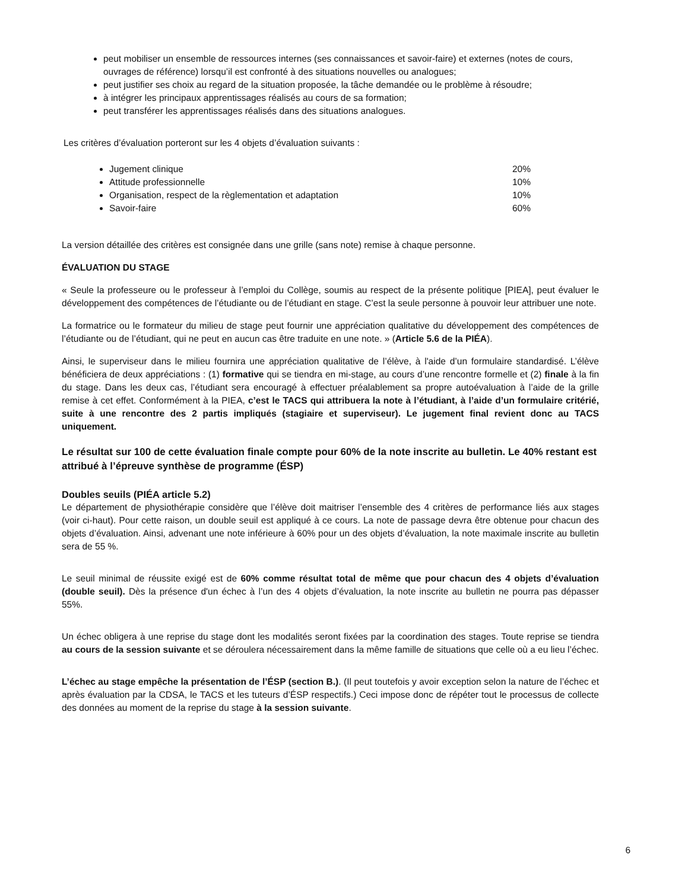peut mobiliser un ensemble de ressources internes (ses connaissances et savoir-faire) et externes (notes de cours, ouvrages de référence) lorsqu’il est confronté à des situations nouvelles ou analogues;
peut justifier ses choix au regard de la situation proposée, la tâche demandée ou le problème à résoudre;
à intégrer les principaux apprentissages réalisés au cours de sa formation;
peut transférer les apprentissages réalisés dans des situations analogues.
Les critères d’évaluation porteront sur les 4 objets d’évaluation suivants :
Jugement clinique 20%
Attitude professionnelle 10%
Organisation, respect de la règlementation et adaptation 10%
Savoir-faire 60%
La version détaillée des critères est consignée dans une grille (sans note) remise à chaque personne.
ÉVALUATION DU STAGE
« Seule la professeure ou le professeur à l’emploi du Collège, soumis au respect de la présente politique [PIEA], peut évaluer le développement des compétences de l’étudiante ou de l’étudiant en stage. C’est la seule personne à pouvoir leur attribuer une note.
La formatrice ou le formateur du milieu de stage peut fournir une appréciation qualitative du développement des compétences de l’étudiante ou de l’étudiant, qui ne peut en aucun cas être traduite en une note. » (Article 5.6 de la PIÉA).
Ainsi, le superviseur dans le milieu fournira une appréciation qualitative de l’élève, à l'aide d’un formulaire standardisé. L’élève bénéficiera de deux appréciations : (1) formative qui se tiendra en mi-stage, au cours d’une rencontre formelle et (2) finale à la fin du stage. Dans les deux cas, l’étudiant sera encouragé à effectuer préalablement sa propre autoévaluation à l’aide de la grille remise à cet effet. Conformément à la PIEA, c’est le TACS qui attribuera la note à l’étudiant, à l’aide d’un formulaire critérié, suite à une rencontre des 2 partis impliqués (stagiaire et superviseur). Le jugement final revient donc au TACS uniquement.
Le résultat sur 100 de cette évaluation finale compte pour 60% de la note inscrite au bulletin. Le 40% restant est attribué à l’épreuve synthèse de programme (ÉSP)
Doubles seuils (PIÉA article 5.2)
Le département de physiothérapie considère que l’élève doit maitriser l’ensemble des 4 critères de performance liés aux stages (voir ci-haut). Pour cette raison, un double seuil est appliqué à ce cours. La note de passage devra être obtenue pour chacun des objets d’évaluation. Ainsi, advenant une note inférieure à 60% pour un des objets d’évaluation, la note maximale inscrite au bulletin sera de 55 %.
Le seuil minimal de réussite exigé est de 60% comme résultat total de même que pour chacun des 4 objets d’évaluation (double seuil). Dès la présence d'un échec à l’un des 4 objets d’évaluation, la note inscrite au bulletin ne pourra pas dépasser 55%.
Un échec obligera à une reprise du stage dont les modalités seront fixées par la coordination des stages. Toute reprise se tiendra au cours de la session suivante et se déroulera nécessairement dans la même famille de situations que celle où a eu lieu l’échec.
L’échec au stage empêche la présentation de l’ÉSP (section B.). (Il peut toutefois y avoir exception selon la nature de l’échec et après évaluation par la CDSA, le TACS et les tuteurs d’ÉSP respectifs.) Ceci impose donc de répéter tout le processus de collecte des données au moment de la reprise du stage à la session suivante.
6